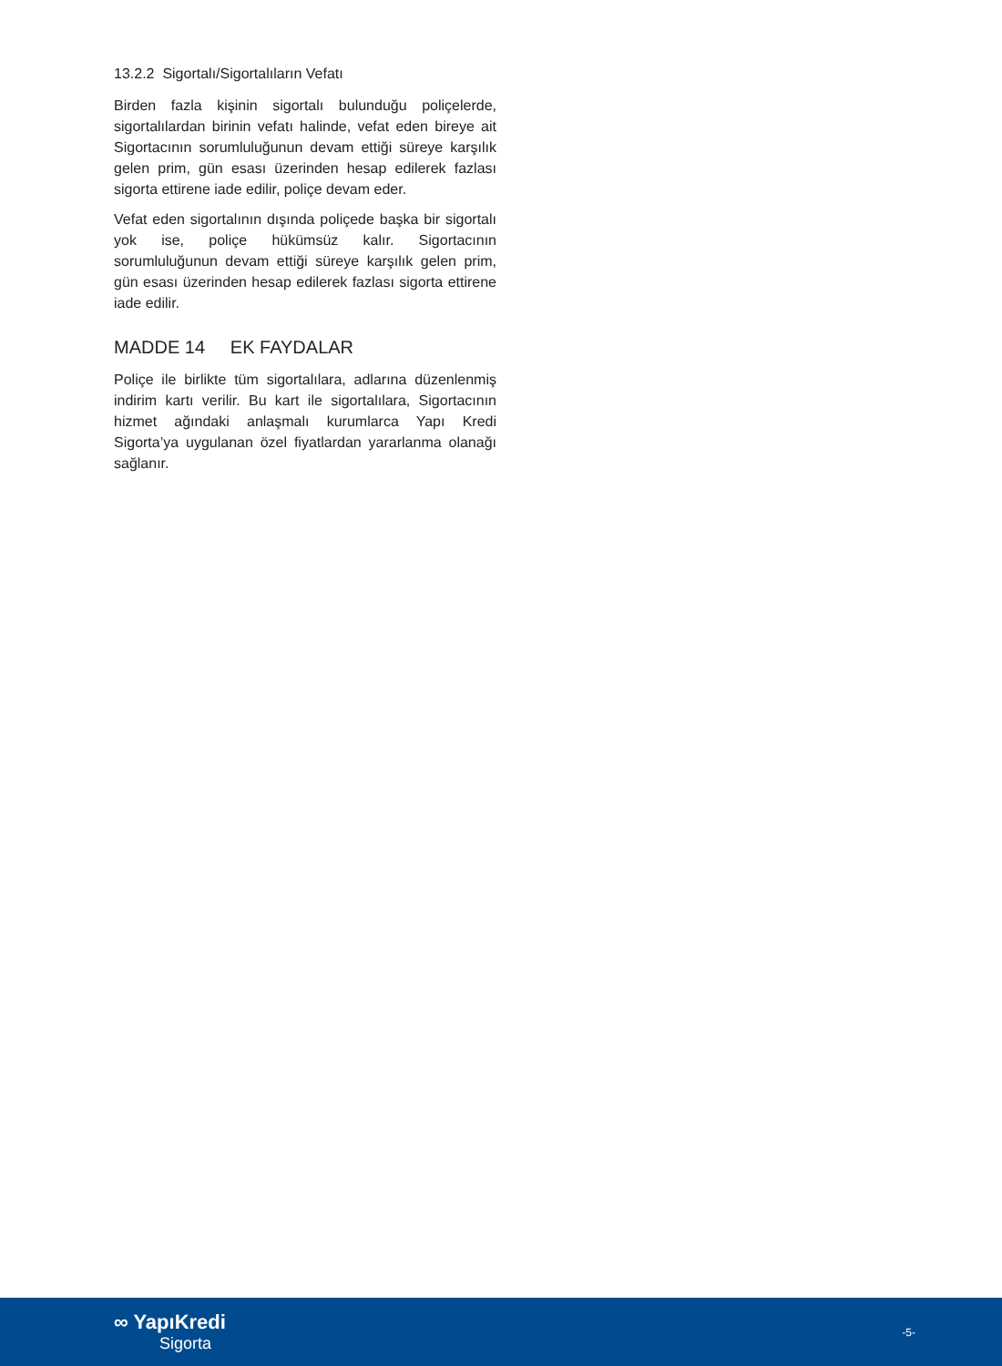13.2.2 Sigortalı/Sigortalıların Vefatı
Birden fazla kişinin sigortalı bulunduğu poliçelerde, sigortalılardan birinin vefatı halinde, vefat eden bireye ait Sigortacının sorumluluğunun devam ettiği süreye karşılık gelen prim, gün esası üzerinden hesap edilerek fazlası sigorta ettirene iade edilir, poliçe devam eder.
Vefat eden sigortalının dışında poliçede başka bir sigortalı yok ise, poliçe hükümsüz kalır. Sigortacının sorumluluğunun devam ettiği süreye karşılık gelen prim, gün esası üzerinden hesap edilerek fazlası sigorta ettirene iade edilir.
MADDE 14 EK FAYDALAR
Poliçe ile birlikte tüm sigortalılara, adlarına düzenlenmiş indirim kartı verilir. Bu kart ile sigortalılara, Sigortacının hizmet ağındaki anlaşmalı kurumlarca Yapı Kredi Sigorta’ya uygulanan özel fiyatlardan yararlanma olanağı sağlanır.
∞ YapıKredi
Sigorta
-5-